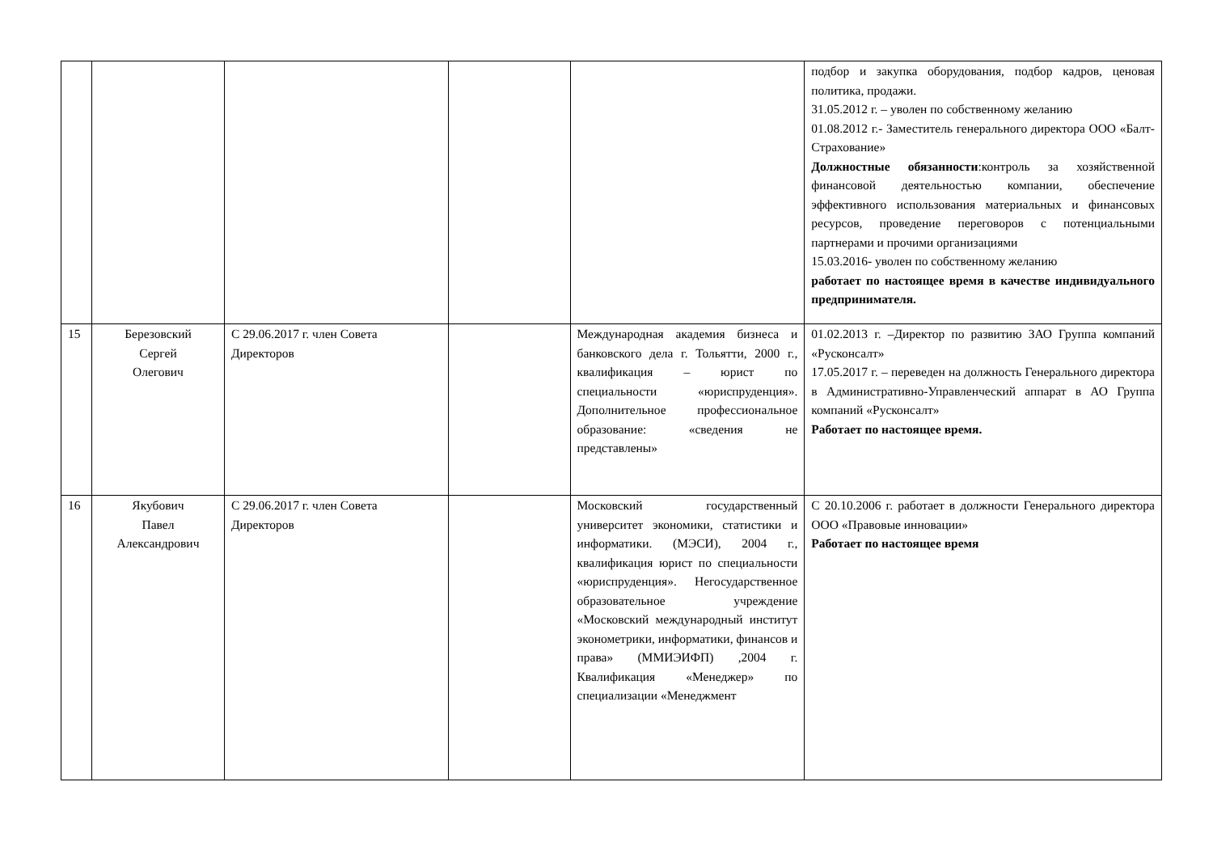| | | | | | подбор и закупка оборудования, подбор кадров, ценовая политика, продажи. 31.05.2012 г. – уволен по собственному желанию 01.08.2012 г.- Заместитель генерального директора ООО «Балт-Страхование» Должностные обязанности :контроль за хозяйственной финансовой деятельностью компании, обеспечение эффективного использования материальных и финансовых ресурсов, проведение переговоров с потенциальными партнерами и прочими организациями 15.03.2016- уволен по собственному желанию работает по настоящее время в качестве индивидуального предпринимателя. |
| 15 | Березовский Сергей Олегович | С 29.06.2017 г. член Совета Директоров | | Международная академия бизнеса и банковского дела г. Тольятти, 2000 г., квалификация – юрист по специальности «юриспруденция». Дополнительное профессиональное образование: «сведения не представлены» | 01.02.2013 г. –Директор по развитию ЗАО Группа компаний «Русконсалт» 17.05.2017 г. – переведен на должность Генерального директора в Административно-Управленческий аппарат в АО Группа компаний «Русконсалт» Работает по настоящее время. |
| 16 | Якубович Павел Александрович | С 29.06.2017 г. член Совета Директоров | | Московский государственный университет экономики, статистики и информатики. (МЭСИ), 2004 г., квалификация юрист по специальности «юриспруденция». Негосударственное образовательное учреждение «Московский международный институт эконометрики, информатики, финансов и права» (ММИЭИФП) ,2004 г. Квалификация «Менеджер» по специализации «Менеджмент | С 20.10.2006 г. работает в должности Генерального директора ООО «Правовые инновации» Работает по настоящее время |